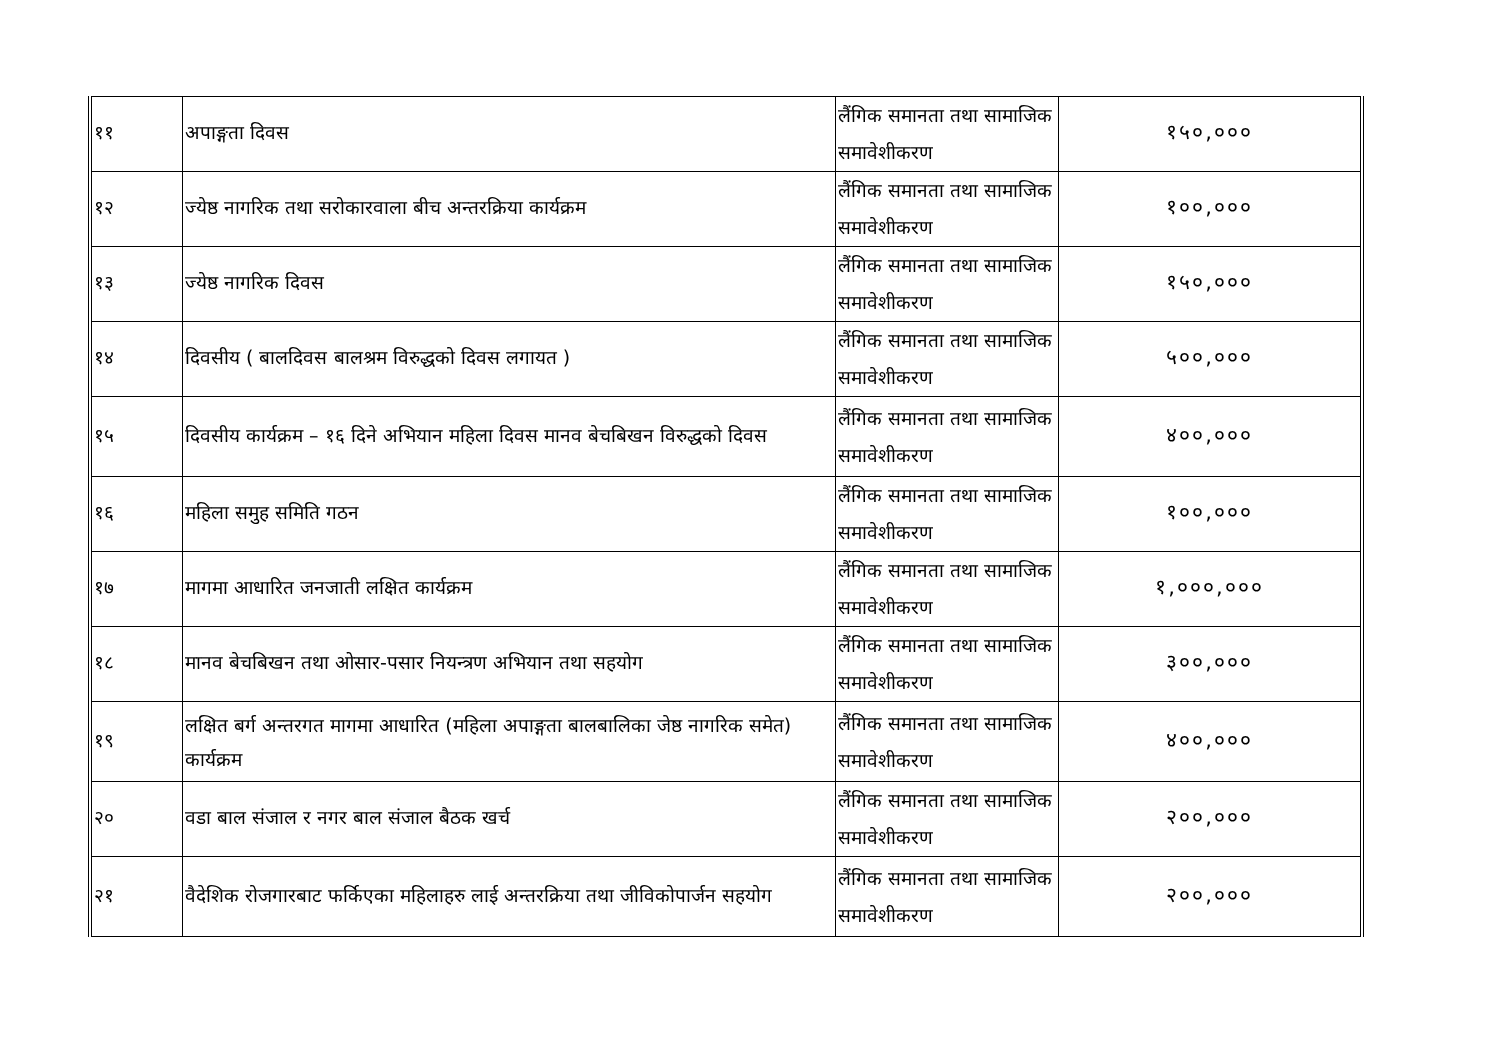| ११ | अपाङ्गता दिवस | लैंगिक समानता तथा सामाजिक समावेशीकरण | १५०,००० |
| १२ | ज्येष्ठ नागरिक तथा सरोकारवाला बीच अन्तरक्रिया कार्यक्रम | लैंगिक समानता तथा सामाजिक समावेशीकरण | १००,००० |
| १३ | ज्येष्ठ नागरिक दिवस | लैंगिक समानता तथा सामाजिक समावेशीकरण | १५०,००० |
| १४ | दिवसीय ( बालदिवस बालश्रम विरुद्धको दिवस लगायत ) | लैंगिक समानता तथा सामाजिक समावेशीकरण | ५००,००० |
| १५ | दिवसीय कार्यक्रम – १६ दिने अभियान महिला दिवस मानव बेचबिखन विरुद्धको दिवस | लैंगिक समानता तथा सामाजिक समावेशीकरण | ४००,००० |
| १६ | महिला समुह समिति गठन | लैंगिक समानता तथा सामाजिक समावेशीकरण | १००,००० |
| १७ | मागमा आधारित जनजाती लक्षित कार्यक्रम | लैंगिक समानता तथा सामाजिक समावेशीकरण | १,०००,००० |
| १८ | मानव बेचबिखन तथा ओसार-पसार नियन्त्रण अभियान तथा सहयोग | लैंगिक समानता तथा सामाजिक समावेशीकरण | ३००,००० |
| १९ | लक्षित बर्ग अन्तरगत मागमा आधारित (महिला अपाङ्गता बालबालिका जेष्ठ नागरिक समेत) कार्यक्रम | लैंगिक समानता तथा सामाजिक समावेशीकरण | ४००,००० |
| २० | वडा बाल संजाल र नगर बाल संजाल बैठक खर्च | लैंगिक समानता तथा सामाजिक समावेशीकरण | २००,००० |
| २१ | वैदेशिक रोजगारबाट फर्किएका महिलाहरु लाई अन्तरक्रिया तथा जीविकोपार्जन सहयोग | लैंगिक समानता तथा सामाजिक समावेशीकरण | २००,००० |